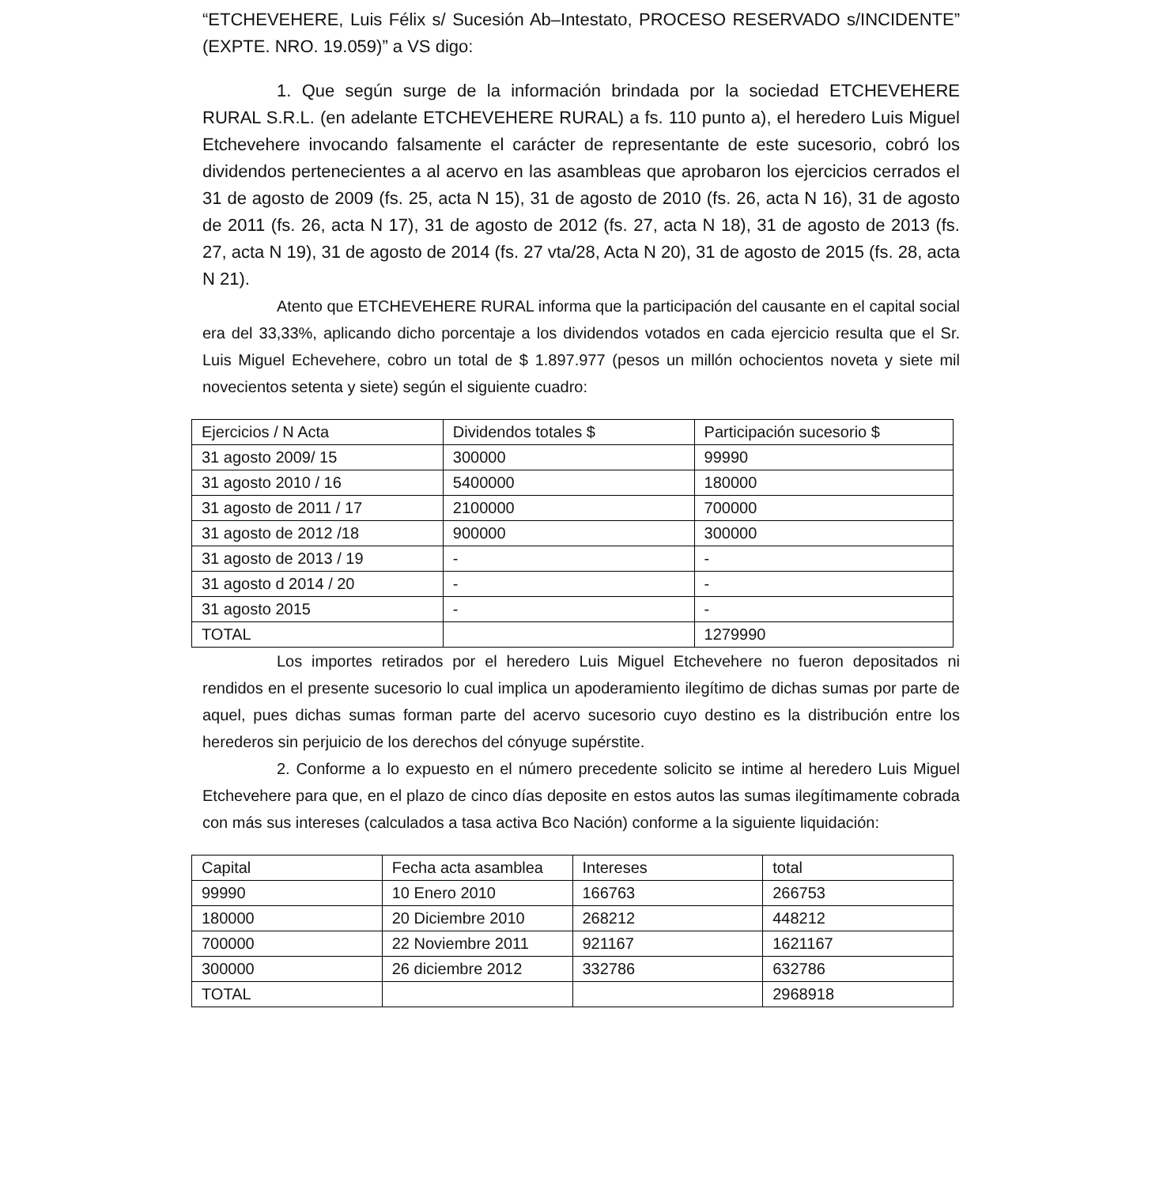“ETCHEVEHERE, Luis Félix s/ Sucesión Ab–Intestato, PROCESO RESERVADO s/INCIDENTE” (EXPTE. NRO. 19.059)” a VS digo:
1. Que según surge de la información brindada por la sociedad ETCHEVEHERE RURAL S.R.L. (en adelante ETCHEVEHERE RURAL) a fs. 110 punto a), el heredero Luis Miguel Etchevehere invocando falsamente el carácter de representante de este sucesorio, cobró los dividendos pertenecientes a al acervo en las asambleas que aprobaron los ejercicios cerrados el 31 de agosto de 2009 (fs. 25, acta N 15), 31 de agosto de 2010 (fs. 26, acta N 16), 31 de agosto de 2011 (fs. 26, acta N 17), 31 de agosto de 2012 (fs. 27, acta N 18), 31 de agosto de 2013 (fs. 27, acta N 19), 31 de agosto de 2014 (fs. 27 vta/28, Acta N 20), 31 de agosto de 2015 (fs. 28, acta N 21).
Atento que ETCHEVEHERE RURAL informa que la participación del causante en el capital social era del 33,33%, aplicando dicho porcentaje a los dividendos votados en cada ejercicio resulta que el Sr. Luis Miguel Echevehere, cobro un total de $ 1.897.977 (pesos un millón ochocientos noveta y siete mil novecientos setenta y siete) según el siguiente cuadro:
| Ejercicios / N Acta | Dividendos totales $ | Participación sucesorio $ |
| 31 agosto 2009/ 15 | 300000 | 99990 |
| 31 agosto 2010 / 16 | 5400000 | 180000 |
| 31 agosto de 2011 / 17 | 2100000 | 700000 |
| 31 agosto de 2012 /18 | 900000 | 300000 |
| 31 agosto de 2013 / 19 | - | - |
| 31 agosto d 2014 / 20 | - | - |
| 31 agosto 2015 | - | - |
| TOTAL | | 1279990 |
Los importes retirados por el heredero Luis Miguel Etchevehere no fueron depositados ni rendidos en el presente sucesorio lo cual implica un apoderamiento ilegítimo de dichas sumas por parte de aquel, pues dichas sumas forman parte del acervo sucesorio cuyo destino es la distribución entre los herederos sin perjuicio de los derechos del cónyuge supérstite.
2. Conforme a lo expuesto en el número precedente solicito se intime al heredero Luis Miguel Etchevehere para que, en el plazo de cinco días deposite en estos autos las sumas ilegítimamente cobrada con más sus intereses (calculados a tasa activa Bco Nación) conforme a la siguiente liquidación:
| Capital | Fecha acta asamblea | Intereses | total |
| 99990 | 10 Enero 2010 | 166763 | 266753 |
| 180000 | 20 Diciembre 2010 | 268212 | 448212 |
| 700000 | 22 Noviembre 2011 | 921167 | 1621167 |
| 300000 | 26 diciembre 2012 | 332786 | 632786 |
| TOTAL | | | 2968918 |